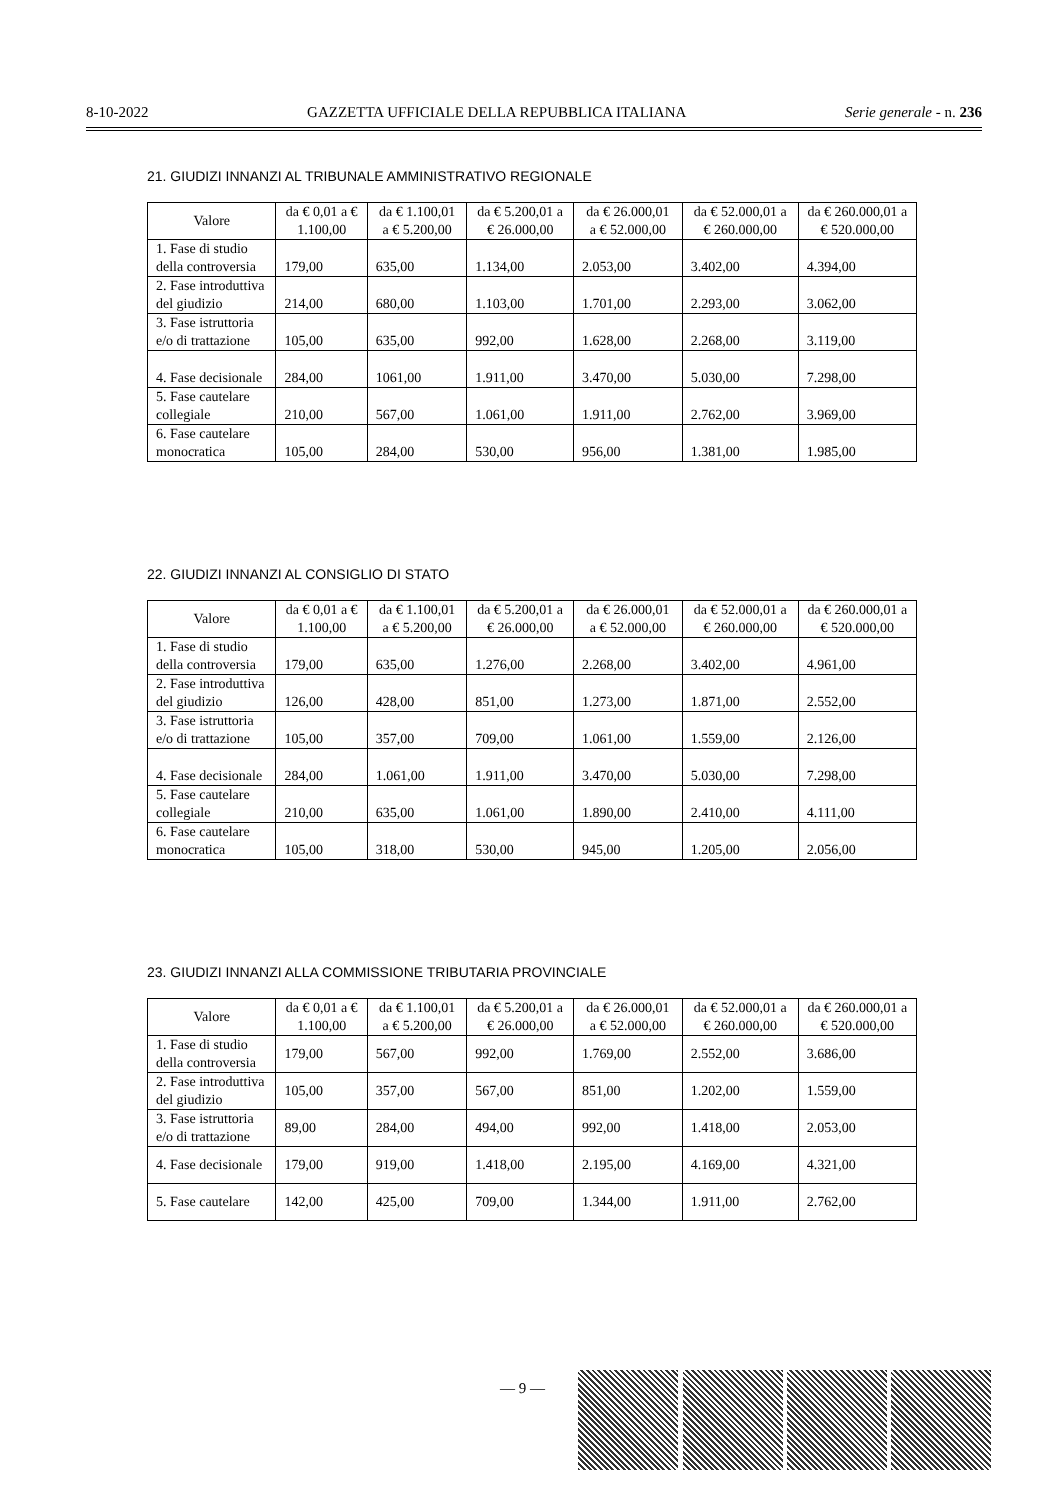8-10-2022 GAZZETTA UFFICIALE DELLA REPUBBLICA ITALIANA Serie generale - n. 236
21. GIUDIZI INNANZI AL TRIBUNALE AMMINISTRATIVO REGIONALE
| Valore | da € 0,01 a € 1.100,00 | da € 1.100,01 a € 5.200,00 | da € 5.200,01 a € 26.000,00 | da € 26.000,01 a € 52.000,00 | da € 52.000,01 a € 260.000,00 | da € 260.000,01 a € 520.000,00 |
| --- | --- | --- | --- | --- | --- | --- |
| 1. Fase di studio della controversia | 179,00 | 635,00 | 1.134,00 | 2.053,00 | 3.402,00 | 4.394,00 |
| 2. Fase introduttiva del giudizio | 214,00 | 680,00 | 1.103,00 | 1.701,00 | 2.293,00 | 3.062,00 |
| 3. Fase istruttoria e/o di trattazione | 105,00 | 635,00 | 992,00 | 1.628,00 | 2.268,00 | 3.119,00 |
| 4. Fase decisionale | 284,00 | 1061,00 | 1.911,00 | 3.470,00 | 5.030,00 | 7.298,00 |
| 5. Fase cautelare collegiale | 210,00 | 567,00 | 1.061,00 | 1.911,00 | 2.762,00 | 3.969,00 |
| 6. Fase cautelare monocratica | 105,00 | 284,00 | 530,00 | 956,00 | 1.381,00 | 1.985,00 |
22. GIUDIZI INNANZI AL CONSIGLIO DI STATO
| Valore | da € 0,01 a € 1.100,00 | da € 1.100,01 a € 5.200,00 | da € 5.200,01 a € 26.000,00 | da € 26.000,01 a € 52.000,00 | da € 52.000,01 a € 260.000,00 | da € 260.000,01 a € 520.000,00 |
| --- | --- | --- | --- | --- | --- | --- |
| 1. Fase di studio della controversia | 179,00 | 635,00 | 1.276,00 | 2.268,00 | 3.402,00 | 4.961,00 |
| 2. Fase introduttiva del giudizio | 126,00 | 428,00 | 851,00 | 1.273,00 | 1.871,00 | 2.552,00 |
| 3. Fase istruttoria e/o di trattazione | 105,00 | 357,00 | 709,00 | 1.061,00 | 1.559,00 | 2.126,00 |
| 4. Fase decisionale | 284,00 | 1.061,00 | 1.911,00 | 3.470,00 | 5.030,00 | 7.298,00 |
| 5. Fase cautelare collegiale | 210,00 | 635,00 | 1.061,00 | 1.890,00 | 2.410,00 | 4.111,00 |
| 6. Fase cautelare monocratica | 105,00 | 318,00 | 530,00 | 945,00 | 1.205,00 | 2.056,00 |
23. GIUDIZI INNANZI ALLA COMMISSIONE TRIBUTARIA PROVINCIALE
| Valore | da € 0,01 a € 1.100,00 | da € 1.100,01 a € 5.200,00 | da € 5.200,01 a € 26.000,00 | da € 26.000,01 a € 52.000,00 | da € 52.000,01 a € 260.000,00 | da € 260.000,01 a € 520.000,00 |
| --- | --- | --- | --- | --- | --- | --- |
| 1. Fase di studio della controversia | 179,00 | 567,00 | 992,00 | 1.769,00 | 2.552,00 | 3.686,00 |
| 2. Fase introduttiva del giudizio | 105,00 | 357,00 | 567,00 | 851,00 | 1.202,00 | 1.559,00 |
| 3. Fase istruttoria e/o di trattazione | 89,00 | 284,00 | 494,00 | 992,00 | 1.418,00 | 2.053,00 |
| 4. Fase decisionale | 179,00 | 919,00 | 1.418,00 | 2.195,00 | 4.169,00 | 4.321,00 |
| 5. Fase cautelare | 142,00 | 425,00 | 709,00 | 1.344,00 | 1.911,00 | 2.762,00 |
— 9 —